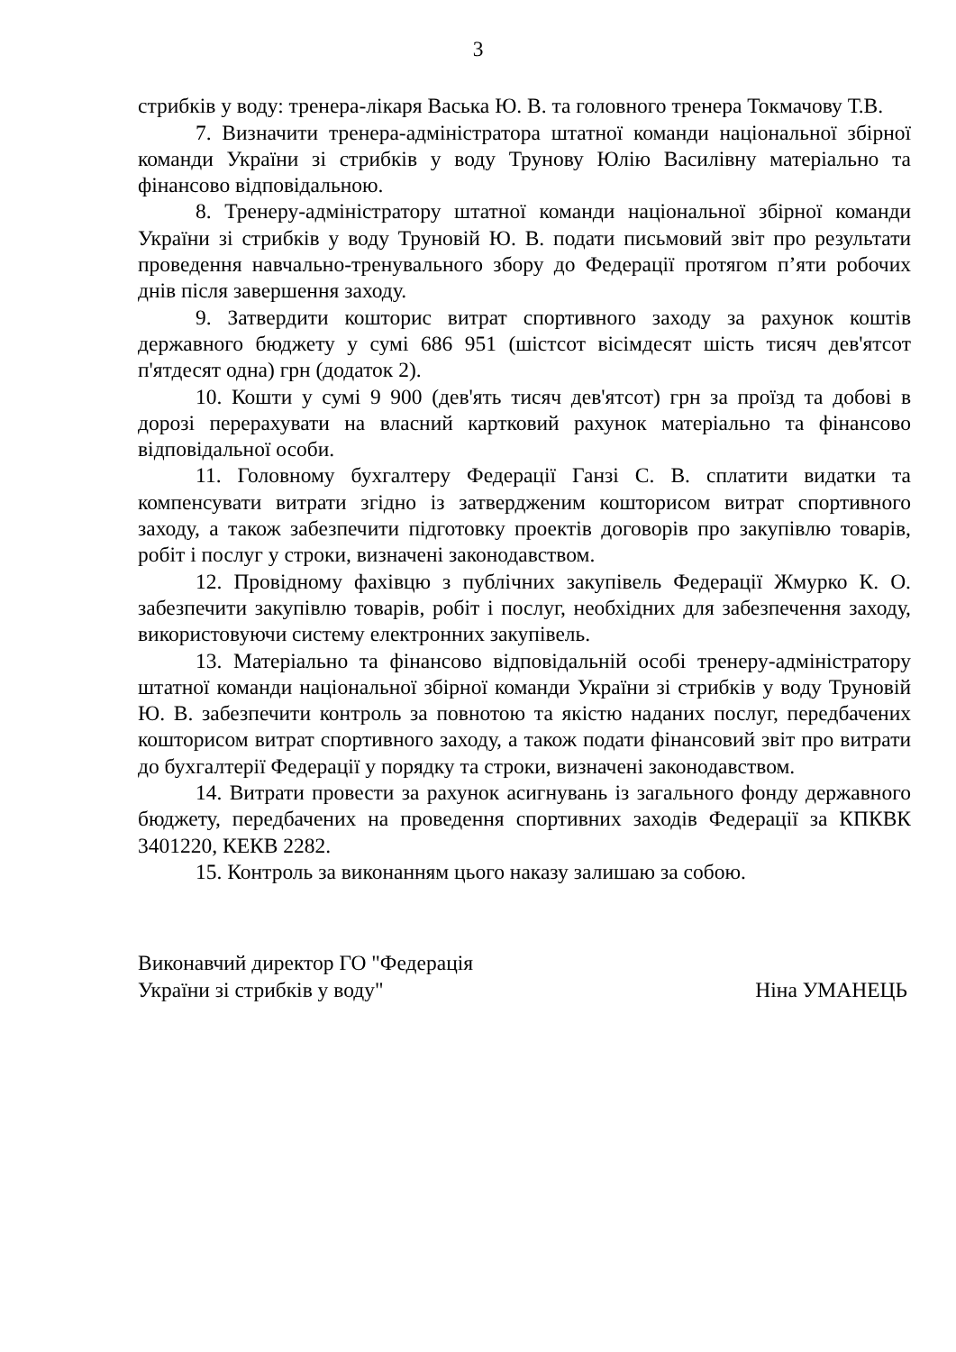3
стрибків у воду: тренера-лікаря Васька Ю. В. та головного тренера Токмачову Т.В.
7. Визначити тренера-адміністратора штатної команди національної збірної команди України зі стрибків у воду Трунову Юлію Василівну матеріально та фінансово відповідальною.
8. Тренеру-адміністратору штатної команди національної збірної команди України зі стрибків у воду Труновій Ю. В. подати письмовий звіт про результати проведення навчально-тренувального збору до Федерації протягом п’яти робочих днів після завершення заходу.
9. Затвердити кошторис витрат спортивного заходу за рахунок коштів державного бюджету у сумі 686 951 (шістсот вісімдесят шість тисяч дев'ятсот п'ятдесят одна) грн (додаток 2).
10. Кошти у сумі 9 900 (дев'ять тисяч дев'ятсот) грн за проїзд та добові в дорозі перерахувати на власний картковий рахунок матеріально та фінансово відповідальної особи.
11. Головному бухгалтеру Федерації Ганзі С. В. сплатити видатки та компенсувати витрати згідно із затвердженим кошторисом витрат спортивного заходу, а також забезпечити підготовку проектів договорів про закупівлю товарів, робіт і послуг у строки, визначені законодавством.
12. Провідному фахівцю з публічних закупівель Федерації Жмурко К. О. забезпечити закупівлю товарів, робіт і послуг, необхідних для забезпечення заходу, використовуючи систему електронних закупівель.
13. Матеріально та фінансово відповідальній особі тренеру-адміністратору штатної команди національної збірної команди України зі стрибків у воду Труновій Ю. В. забезпечити контроль за повнотою та якістю наданих послуг, передбачених кошторисом витрат спортивного заходу, а також подати фінансовий звіт про витрати до бухгалтерії Федерації у порядку та строки, визначені законодавством.
14. Витрати провести за рахунок асигнувань із загального фонду державного бюджету, передбачених на проведення спортивних заходів Федерації за КПКВК 3401220, КЕКВ 2282.
15. Контроль за виконанням цього наказу залишаю за собою.
Виконавчий директор ГО "Федерація
України зі стрибків у воду"
Ніна УМАНЕЦЬ